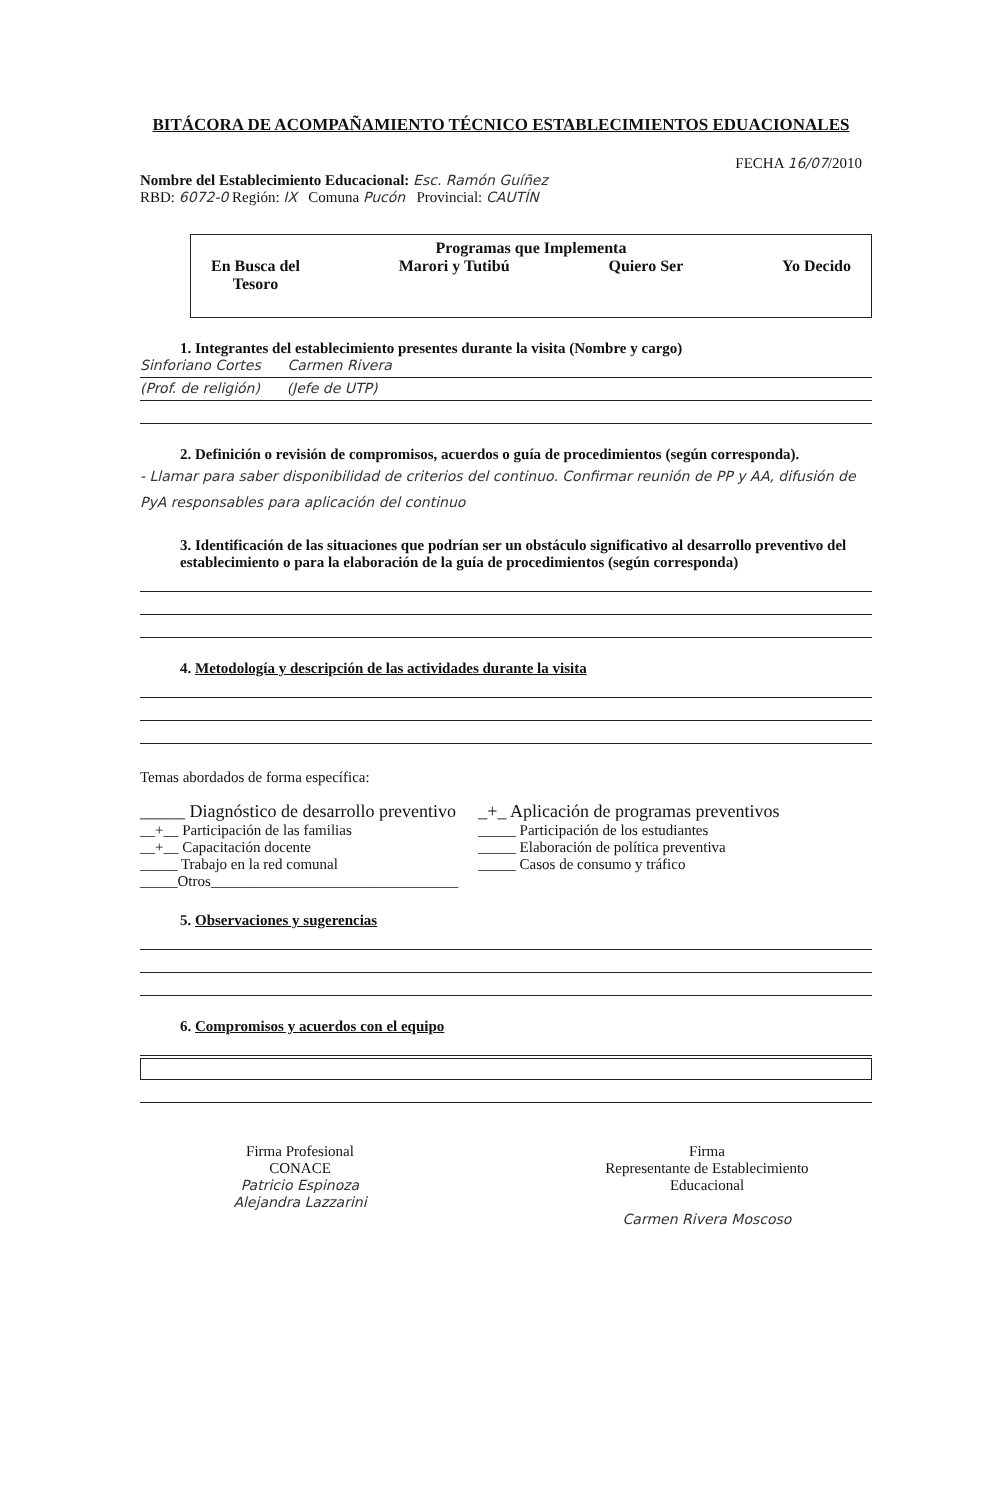BITÁCORA DE ACOMPAÑAMIENTO TÉCNICO ESTABLECIMIENTOS EDUACIONALES
FECHA 16/07/2010
Nombre del Establecimiento Educacional: Esc. Ramón Guíñez
RBD: 6072-0 Región: IX Comuna Pucón Provincial: CAUTÍN
Programas que Implementa
En Busca del
Tesoro
Marori y Tutibú Quiero Ser Yo Decido
1. Integrantes del establecimiento presentes durante la visita (Nombre y cargo)
Sinforiano Cortes Carmen Rivera
(Prof. de religión) (Jefe de UTP)
2. Definición o revisión de compromisos, acuerdos o guía de procedimientos (según corresponda).
- Llamar para saber disponibilidad de criterios del continuo. Confirmar reunión de PP y AA, difusión de PyA responsables para aplicación del continuo
3. Identificación de las situaciones que podrían ser un obstáculo significativo al desarrollo preventivo del establecimiento o para la elaboración de la guía de procedimientos (según corresponda)
4. Metodología y descripción de las actividades durante la visita
Temas abordados de forma específica:
_____ Diagnóstico de desarrollo preventivo
__+__ Participación de las familias
__+__ Capacitación docente
_____ Trabajo en la red comunal
_____Otros_________________________________
_+_ Aplicación de programas preventivos
_____ Participación de los estudiantes
_____ Elaboración de política preventiva
_____ Casos de consumo y tráfico
5. Observaciones y sugerencias
6. Compromisos y acuerdos con el equipo
Firma Profesional
CONACE
Patricio Espinoza
Alejandra Lazzarini
Firma
Representante de Establecimiento
Educacional
Carmen Rivera Moscoso